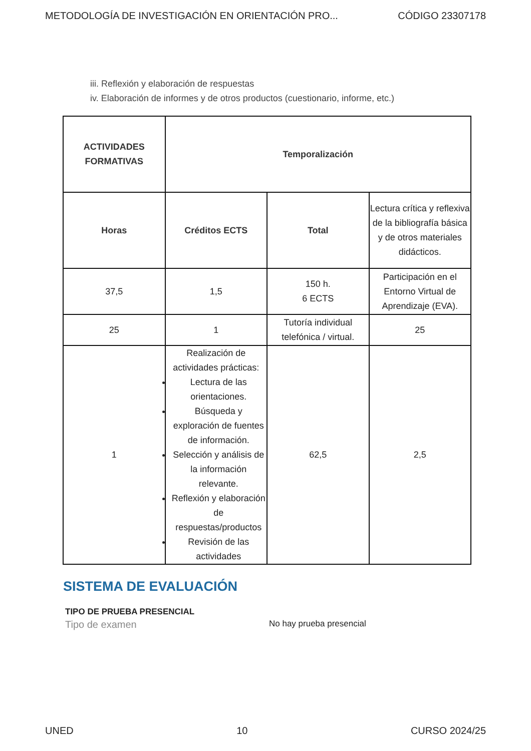METODOLOGÍA DE INVESTIGACIÓN EN ORIENTACIÓN PRO... CÓDIGO 23307178
iii. Reflexión y elaboración de respuestas
iv. Elaboración de informes y de otros productos (cuestionario, informe, etc.)
| ACTIVIDADES FORMATIVAS | Temporalización | | |
| --- | --- | --- | --- |
| Horas | Créditos ECTS | Total | Lectura crítica y reflexiva de la bibliografía básica y de otros materiales didácticos. |
| 37,5 | 1,5 | 150 h. 6 ECTS | Participación en el Entorno Virtual de Aprendizaje (EVA). |
| 25 | 1 | Tutoría individual telefónica / virtual. | 25 |
| 1 | Realización de actividades prácticas: Lectura de las orientaciones. Búsqueda y exploración de fuentes de información. Selección y análisis de la información relevante. Reflexión y elaboración de respuestas/productos Revisión de las actividades | 62,5 | 2,5 |
SISTEMA DE EVALUACIÓN
TIPO DE PRUEBA PRESENCIAL
Tipo de examen No hay prueba presencial
UNED 10 CURSO 2024/25